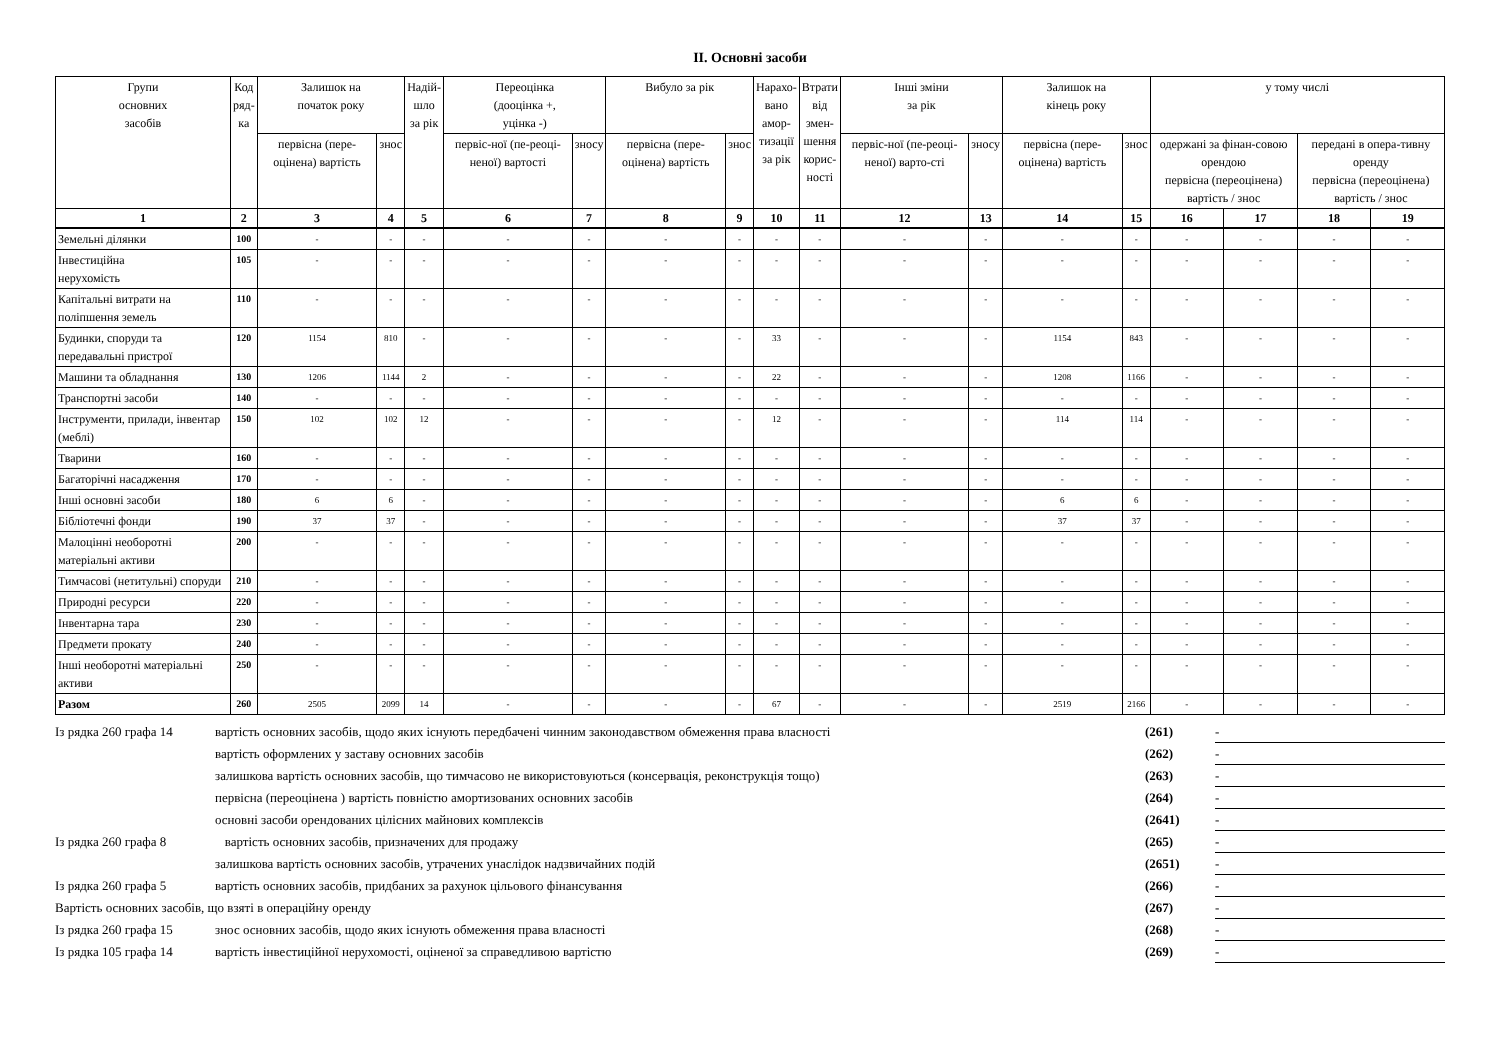II. Основні засоби
| Групи основних засобів | Код ряд- ка | Залишок на початок року | | Надій- шло за рік | Переоцінка (дооцінка +, уцінка -) | | Вибуло за рік | | Нарахо- вано амор- тизації за рік | Втрати від змен- шення корис- ності | Інші зміни за рік | | Залишок на кінець року | | у тому числі | | | |
| --- | --- | --- | --- | --- | --- | --- | --- | --- | --- | --- | --- | --- | --- | --- | --- | --- | --- | --- |
| | | первісна (пере-оцінена) вартість | знос | | первіс-ної (пе-реоці-неної) вартості | зносу | первісна (пере-оцінена) вартість | знос | | | первіс-ної (пе-реоці-неної) варто-сті | зносу | первісна (пере-оцінена) вартість | знос | одержані за фінан-совою орендою первісна (переоцінена) вартість / знос | | передані в опера-тивну оренду первісна (переоцінена) вартість / знос | |
| 1 | 2 | 3 | 4 | 5 | 6 | 7 | 8 | 9 | 10 | 11 | 12 | 13 | 14 | 15 | 16 | 17 | 18 | 19 |
| Земельні ділянки | 100 | - | - | - | - | - | - | - | - | - | - | - | - | - | - | - | - | - |
| Інвестиційна нерухомість | 105 | - | - | - | - | - | - | - | - | - | - | - | - | - | - | - | - | - |
| Капітальні витрати на поліпшення земель | 110 | - | - | - | - | - | - | - | - | - | - | - | - | - | - | - | - | - |
| Будинки, споруди та передавальні пристрої | 120 | 1154 | 810 | - | - | - | - | - | 33 | - | - | - | 1154 | 843 | - | - | - | - |
| Машини та обладнання | 130 | 1206 | 1144 | 2 | - | - | - | - | 22 | - | - | - | 1208 | 1166 | - | - | - | - |
| Транспортні засоби | 140 | - | - | - | - | - | - | - | - | - | - | - | - | - | - | - | - | - |
| Інструменти, прилади, інвентар (меблі) | 150 | 102 | 102 | 12 | - | - | - | - | 12 | - | - | - | 114 | 114 | - | - | - | - |
| Тварини | 160 | - | - | - | - | - | - | - | - | - | - | - | - | - | - | - | - | - |
| Багаторічні насадження | 170 | - | - | - | - | - | - | - | - | - | - | - | - | - | - | - | - | - |
| Інші основні засоби | 180 | 6 | 6 | - | - | - | - | - | - | - | - | - | 6 | 6 | - | - | - | - |
| Бібліотечні фонди | 190 | 37 | 37 | - | - | - | - | - | - | - | - | - | 37 | 37 | - | - | - | - |
| Малоцінні необоротні матеріальні активи | 200 | - | - | - | - | - | - | - | - | - | - | - | - | - | - | - | - | - |
| Тимчасові (нетитульні) споруди | 210 | - | - | - | - | - | - | - | - | - | - | - | - | - | - | - | - | - |
| Природні ресурси | 220 | - | - | - | - | - | - | - | - | - | - | - | - | - | - | - | - | - |
| Інвентарна тара | 230 | - | - | - | - | - | - | - | - | - | - | - | - | - | - | - | - | - |
| Предмети прокату | 240 | - | - | - | - | - | - | - | - | - | - | - | - | - | - | - | - | - |
| Інші необоротні матеріальні активи | 250 | - | - | - | - | - | - | - | - | - | - | - | - | - | - | - | - | - |
| Разом | 260 | 2505 | 2099 | 14 | - | - | - | - | 67 | - | - | - | 2519 | 2166 | - | - | - | - |
| Із рядка 260 графа 14 | вартість основних засобів, щодо яких існують передбачені чинним законодавством обмеження права власності | (261) | - | |
| | вартість оформлених у заставу основних засобів | (262) | - | |
| | залишкова вартість основних засобів, що тимчасово не використовуються (консервація, реконструкція тощо) | (263) | - | |
| | первісна (переоцінена ) вартість повністю амортизованих основних засобів | (264) | - | |
| | основні засоби орендованих цілісних майнових комплексів | (2641) | - | |
| Із рядка 260 графа 8 | вартість основних засобів, призначених для продажу | (265) | - | |
| | залишкова вартість основних засобів, утрачених унаслідок надзвичайних подій | (2651) | - | |
| Із рядка 260 графа 5 | вартість основних засобів, придбаних за рахунок цільового фінансування | (266) | - | |
| Вартість основних засобів, що взяті в операційну оренду | | (267) | - | |
| Із рядка 260 графа 15 | знос основних засобів, щодо яких існують обмеження права власності | (268) | - | |
| Із рядка 105 графа 14 | вартість інвестиційної нерухомості, оціненої за справедливою вартістю | (269) | - | |